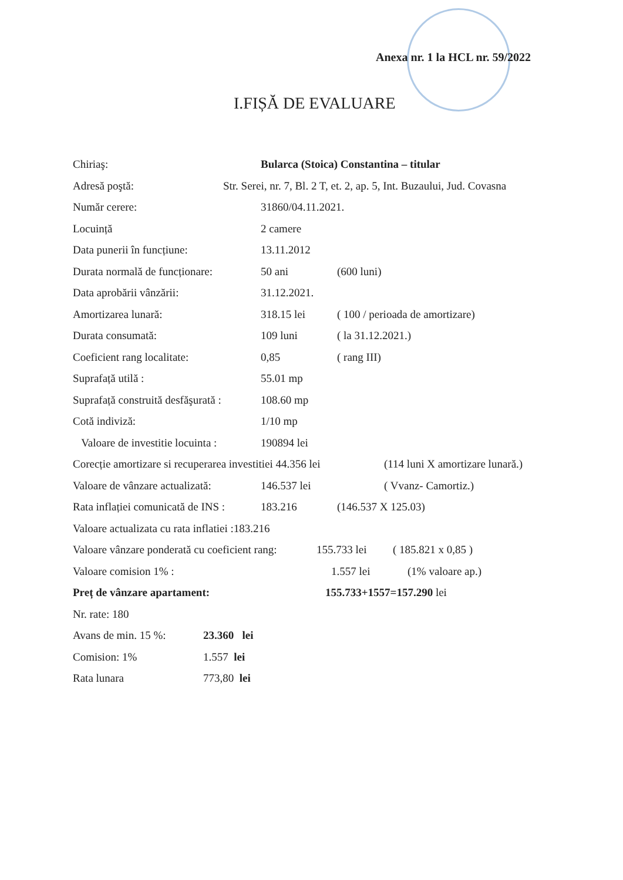Anexa nr. 1 la HCL nr. 59/2022
I.FIȘĂ DE EVALUARE
Chiriaş: Bularca (Stoica) Constantina – titular
Adresă poştă: Str. Serei, nr. 7, Bl. 2 T, et. 2, ap. 5, Int. Buzaului, Jud. Covasna
Număr cerere: 31860/04.11.2021.
Locuință 2 camere
Data punerii în funcțiune: 13.11.2012
Durata normală de funcționare: 50 ani (600 luni)
Data aprobării vânzării: 31.12.2021.
Amortizarea lunară: 318.15 lei ( 100 / perioada de amortizare)
Durata consumată: 109 luni ( la 31.12.2021.)
Coeficient rang localitate: 0,85 ( rang III)
Suprafață utilă : 55.01 mp
Suprafață construită desfăşurată : 108.60 mp
Cotă indiviză: 1/10 mp
Valoare de investitie locuinta : 190894 lei
Corecție amortizare si recuperarea investitiei 44.356 lei (114 luni X amortizare lunară.)
Valoare de vânzare actualizată: 146.537 lei ( Vvanz- Camortiz.)
Rata inflației comunicată de INS : 183.216 (146.537 X 125.03)
Valoare actualizata cu rata inflatiei :183.216
Valoare vânzare ponderată cu coeficient rang: 155.733 lei ( 185.821 x 0,85 )
Valoare comision 1% : 1.557 lei (1% valoare ap.)
Preț de vânzare apartament: 155.733+1557=157.290 lei
Nr. rate: 180
Avans de min. 15 %: 23.360 lei
Comision: 1% 1.557 lei
Rata lunara 773,80 lei